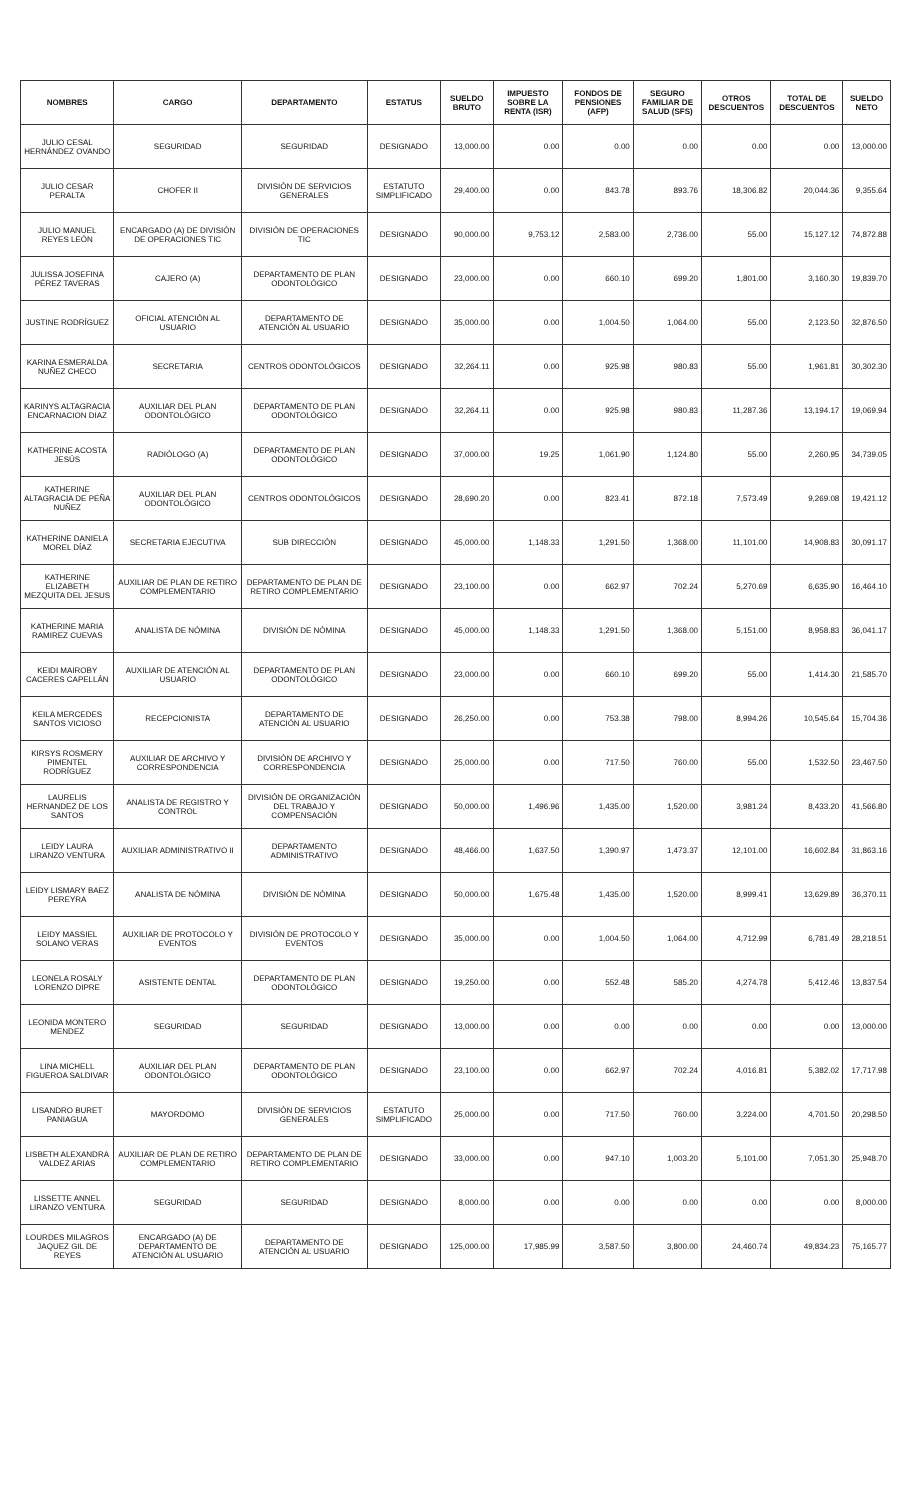| NOMBRES | CARGO | DEPARTAMENTO | ESTATUS | SUELDO BRUTO | IMPUESTO SOBRE LA RENTA (ISR) | FONDOS DE PENSIONES (AFP) | SEGURO FAMILIAR DE SALUD (SFS) | OTROS DESCUENTOS | TOTAL DE DESCUENTOS | SUELDO NETO |
| --- | --- | --- | --- | --- | --- | --- | --- | --- | --- | --- |
| JULIO CESAL HERNÁNDEZ OVANDO | SEGURIDAD | SEGURIDAD | DESIGNADO | 13,000.00 | 0.00 | 0.00 | 0.00 | 0.00 | 0.00 | 13,000.00 |
| JULIO CESAR PERALTA | CHOFER II | DIVISIÓN DE SERVICIOS GENERALES | ESTATUTO SIMPLIFICADO | 29,400.00 | 0.00 | 843.78 | 893.76 | 18,306.82 | 20,044.36 | 9,355.64 |
| JULIO MANUEL REYES LEÓN | ENCARGADO (A) DE DIVISIÓN DE OPERACIONES TIC | DIVISIÓN DE OPERACIONES TIC | DESIGNADO | 90,000.00 | 9,753.12 | 2,583.00 | 2,736.00 | 55.00 | 15,127.12 | 74,872.88 |
| JULISSA JOSEFINA PÉREZ TAVERAS | CAJERO (A) | DEPARTAMENTO DE PLAN ODONTOLÓGICO | DESIGNADO | 23,000.00 | 0.00 | 660.10 | 699.20 | 1,801.00 | 3,160.30 | 19,839.70 |
| JUSTINE RODRÍGUEZ | OFICIAL ATENCIÓN AL USUARIO | DEPARTAMENTO DE ATENCIÓN AL USUARIO | DESIGNADO | 35,000.00 | 0.00 | 1,004.50 | 1,064.00 | 55.00 | 2,123.50 | 32,876.50 |
| KARINA ESMERALDA NUÑEZ CHECO | SECRETARIA | CENTROS ODONTOLÓGICOS | DESIGNADO | 32,264.11 | 0.00 | 925.98 | 980.83 | 55.00 | 1,961.81 | 30,302.30 |
| KARINYS ALTAGRACIA ENCARNACION DIAZ | AUXILIAR DEL PLAN ODONTOLÓGICO | DEPARTAMENTO DE PLAN ODONTOLÓGICO | DESIGNADO | 32,264.11 | 0.00 | 925.98 | 980.83 | 11,287.36 | 13,194.17 | 19,069.94 |
| KATHERINE ACOSTA JESÚS | RADIÓLOGO (A) | DEPARTAMENTO DE PLAN ODONTOLÓGICO | DESIGNADO | 37,000.00 | 19.25 | 1,061.90 | 1,124.80 | 55.00 | 2,260.95 | 34,739.05 |
| KATHERINE ALTAGRACIA DE PEÑA NUÑEZ | AUXILIAR DEL PLAN ODONTOLÓGICO | CENTROS ODONTOLÓGICOS | DESIGNADO | 28,690.20 | 0.00 | 823.41 | 872.18 | 7,573.49 | 9,269.08 | 19,421.12 |
| KATHERINE DANIELA MOREL DÍAZ | SECRETARIA EJECUTIVA | SUB DIRECCIÓN | DESIGNADO | 45,000.00 | 1,148.33 | 1,291.50 | 1,368.00 | 11,101.00 | 14,908.83 | 30,091.17 |
| KATHERINE ELIZABETH MEZQUITA DEL JESUS | AUXILIAR DE PLAN DE RETIRO COMPLEMENTARIO | DEPARTAMENTO DE PLAN DE RETIRO COMPLEMENTARIO | DESIGNADO | 23,100.00 | 0.00 | 662.97 | 702.24 | 5,270.69 | 6,635.90 | 16,464.10 |
| KATHERINE MARIA RAMIREZ CUEVAS | ANALISTA DE NÓMINA | DIVISIÓN DE NÓMINA | DESIGNADO | 45,000.00 | 1,148.33 | 1,291.50 | 1,368.00 | 5,151.00 | 8,958.83 | 36,041.17 |
| KEIDI MAIROBY CACERES CAPELLÁN | AUXILIAR DE ATENCIÓN AL USUARIO | DEPARTAMENTO DE PLAN ODONTOLÓGICO | DESIGNADO | 23,000.00 | 0.00 | 660.10 | 699.20 | 55.00 | 1,414.30 | 21,585.70 |
| KEILA MERCEDES SANTOS VICIOSO | RECEPCIONISTA | DEPARTAMENTO DE ATENCIÓN AL USUARIO | DESIGNADO | 26,250.00 | 0.00 | 753.38 | 798.00 | 8,994.26 | 10,545.64 | 15,704.36 |
| KIRSYS ROSMERY PIMENTEL RODRÍGUEZ | AUXILIAR DE ARCHIVO Y CORRESPONDENCIA | DIVISIÓN DE ARCHIVO Y CORRESPONDENCIA | DESIGNADO | 25,000.00 | 0.00 | 717.50 | 760.00 | 55.00 | 1,532.50 | 23,467.50 |
| LAURELIS HERNANDEZ DE LOS SANTOS | ANALISTA DE REGISTRO Y CONTROL | DIVISIÓN DE ORGANIZACIÓN DEL TRABAJO Y COMPENSACIÓN | DESIGNADO | 50,000.00 | 1,496.96 | 1,435.00 | 1,520.00 | 3,981.24 | 8,433.20 | 41,566.80 |
| LEIDY LAURA LIRANZO VENTURA | AUXILIAR ADMINISTRATIVO II | DEPARTAMENTO ADMINISTRATIVO | DESIGNADO | 48,466.00 | 1,637.50 | 1,390.97 | 1,473.37 | 12,101.00 | 16,602.84 | 31,863.16 |
| LEIDY LISMARY BAEZ PEREYRA | ANALISTA DE NÓMINA | DIVISIÓN DE NÓMINA | DESIGNADO | 50,000.00 | 1,675.48 | 1,435.00 | 1,520.00 | 8,999.41 | 13,629.89 | 36,370.11 |
| LEIDY MASSIEL SOLANO VERAS | AUXILIAR DE PROTOCOLO Y EVENTOS | DIVISIÓN DE PROTOCOLO Y EVENTOS | DESIGNADO | 35,000.00 | 0.00 | 1,004.50 | 1,064.00 | 4,712.99 | 6,781.49 | 28,218.51 |
| LEONELA ROSALY LORENZO DIPRE | ASISTENTE DENTAL | DEPARTAMENTO DE PLAN ODONTOLÓGICO | DESIGNADO | 19,250.00 | 0.00 | 552.48 | 585.20 | 4,274.78 | 5,412.46 | 13,837.54 |
| LEONIDA MONTERO MENDEZ | SEGURIDAD | SEGURIDAD | DESIGNADO | 13,000.00 | 0.00 | 0.00 | 0.00 | 0.00 | 0.00 | 13,000.00 |
| LINA MICHELL FIGUEROA SALDIVAR | AUXILIAR DEL PLAN ODONTOLÓGICO | DEPARTAMENTO DE PLAN ODONTOLÓGICO | DESIGNADO | 23,100.00 | 0.00 | 662.97 | 702.24 | 4,016.81 | 5,382.02 | 17,717.98 |
| LISANDRO BURET PANIAGUA | MAYORDOMO | DIVISIÓN DE SERVICIOS GENERALES | ESTATUTO SIMPLIFICADO | 25,000.00 | 0.00 | 717.50 | 760.00 | 3,224.00 | 4,701.50 | 20,298.50 |
| LISBETH ALEXANDRA VALDEZ ARIAS | AUXILIAR DE PLAN DE RETIRO COMPLEMENTARIO | DEPARTAMENTO DE PLAN DE RETIRO COMPLEMENTARIO | DESIGNADO | 33,000.00 | 0.00 | 947.10 | 1,003.20 | 5,101.00 | 7,051.30 | 25,948.70 |
| LISSETTE ANNEL LIRANZO VENTURA | SEGURIDAD | SEGURIDAD | DESIGNADO | 8,000.00 | 0.00 | 0.00 | 0.00 | 0.00 | 0.00 | 8,000.00 |
| LOURDES MILAGROS JAQUEZ GIL DE REYES | ENCARGADO (A) DE DEPARTAMENTO DE ATENCIÓN AL USUARIO | DEPARTAMENTO DE ATENCIÓN AL USUARIO | DESIGNADO | 125,000.00 | 17,985.99 | 3,587.50 | 3,800.00 | 24,460.74 | 49,834.23 | 75,165.77 |